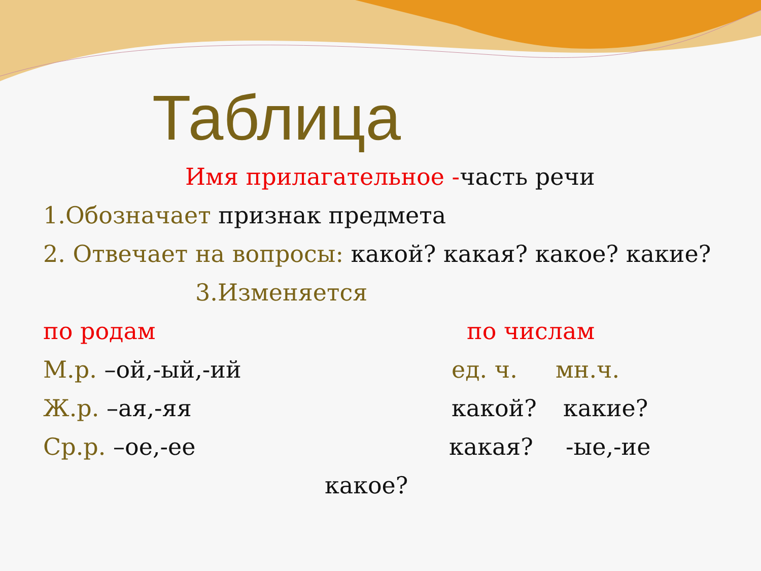Таблица
Имя прилагательное -часть речи
1.Обозначает признак предмета
2. Отвечает на вопросы: какой? какая? какое? какие?
3.Изменяется
по родам по числам
М.р. –ой,-ый,-ий ед. ч. мн.ч.
Ж.р. –ая,-яя какой? какие?
Ср.р. –ое,-ее какая? -ые,-ие
какое?